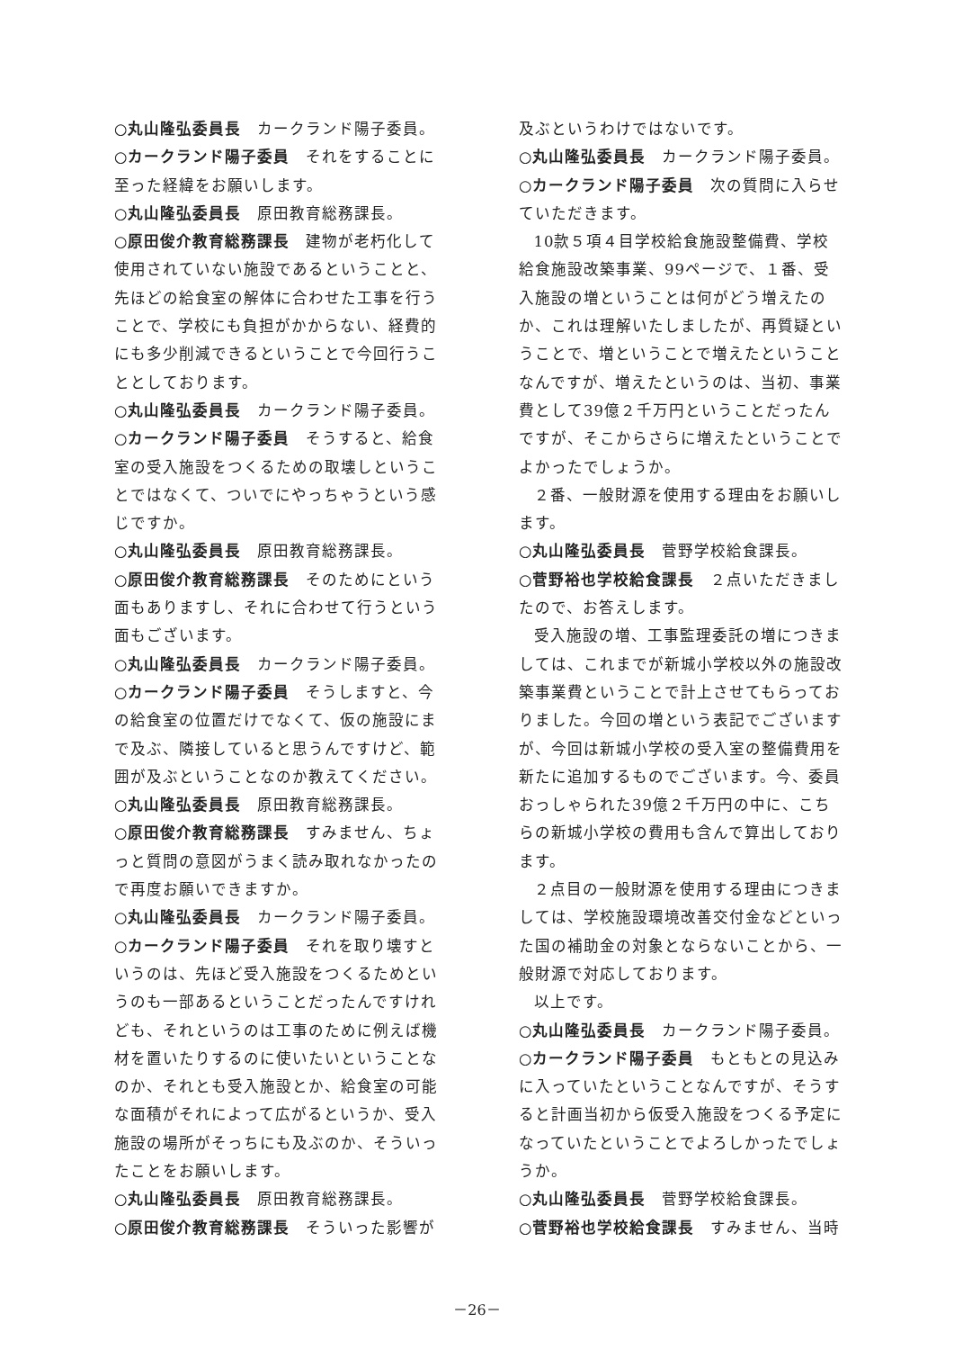○丸山隆弘委員長　カークランド陽子委員。
○カークランド陽子委員　それをすることに至った経緯をお願いします。
○丸山隆弘委員長　原田教育総務課長。
○原田俊介教育総務課長　建物が老朽化して使用されていない施設であるということと、先ほどの給食室の解体に合わせた工事を行うことで、学校にも負担がかからない、経費的にも多少削減できるということで今回行うこととしております。
○丸山隆弘委員長　カークランド陽子委員。
○カークランド陽子委員　そうすると、給食室の受入施設をつくるための取壊しということではなくて、ついでにやっちゃうという感じですか。
○丸山隆弘委員長　原田教育総務課長。
○原田俊介教育総務課長　そのためにという面もありますし、それに合わせて行うという面もございます。
○丸山隆弘委員長　カークランド陽子委員。
○カークランド陽子委員　そうしますと、今の給食室の位置だけでなくて、仮の施設にまで及ぶ、隣接していると思うんですけど、範囲が及ぶということなのか教えてください。
○丸山隆弘委員長　原田教育総務課長。
○原田俊介教育総務課長　すみません、ちょっと質問の意図がうまく読み取れなかったので再度お願いできますか。
○丸山隆弘委員長　カークランド陽子委員。
○カークランド陽子委員　それを取り壊すというのは、先ほど受入施設をつくるためというのも一部あるということだったんですけれども、それというのは工事のために例えば機材を置いたりするのに使いたいということなのか、それとも受入施設とか、給食室の可能な面積がそれによって広がるというか、受入施設の場所がそっちにも及ぶのか、そういったことをお願いします。
○丸山隆弘委員長　原田教育総務課長。
○原田俊介教育総務課長　そういった影響が
及ぶというわけではないです。
○丸山隆弘委員長　カークランド陽子委員。
○カークランド陽子委員　次の質問に入らせていただきます。
10款５項４目学校給食施設整備費、学校給食施設改築事業、99ページで、１番、受入施設の増ということは何がどう増えたのか、これは理解いたしましたが、再質疑ということで、増ということで増えたということなんですが、増えたというのは、当初、事業費として39億２千万円ということだったんですが、そこからさらに増えたということでよかったでしょうか。
２番、一般財源を使用する理由をお願いします。
○丸山隆弘委員長　菅野学校給食課長。
○菅野裕也学校給食課長　２点いただきましたので、お答えします。
受入施設の増、工事監理委託の増につきましては、これまでが新城小学校以外の施設改築事業費ということで計上させてもらっておりました。今回の増という表記でございますが、今回は新城小学校の受入室の整備費用を新たに追加するものでございます。今、委員おっしゃられた39億２千万円の中に、こちらの新城小学校の費用も含んで算出しております。
２点目の一般財源を使用する理由につきましては、学校施設環境改善交付金などといった国の補助金の対象とならないことから、一般財源で対応しております。
以上です。
○丸山隆弘委員長　カークランド陽子委員。
○カークランド陽子委員　もともとの見込みに入っていたということなんですが、そうすると計画当初から仮受入施設をつくる予定になっていたということでよろしかったでしょうか。
○丸山隆弘委員長　菅野学校給食課長。
○菅野裕也学校給食課長　すみません、当時
－26－